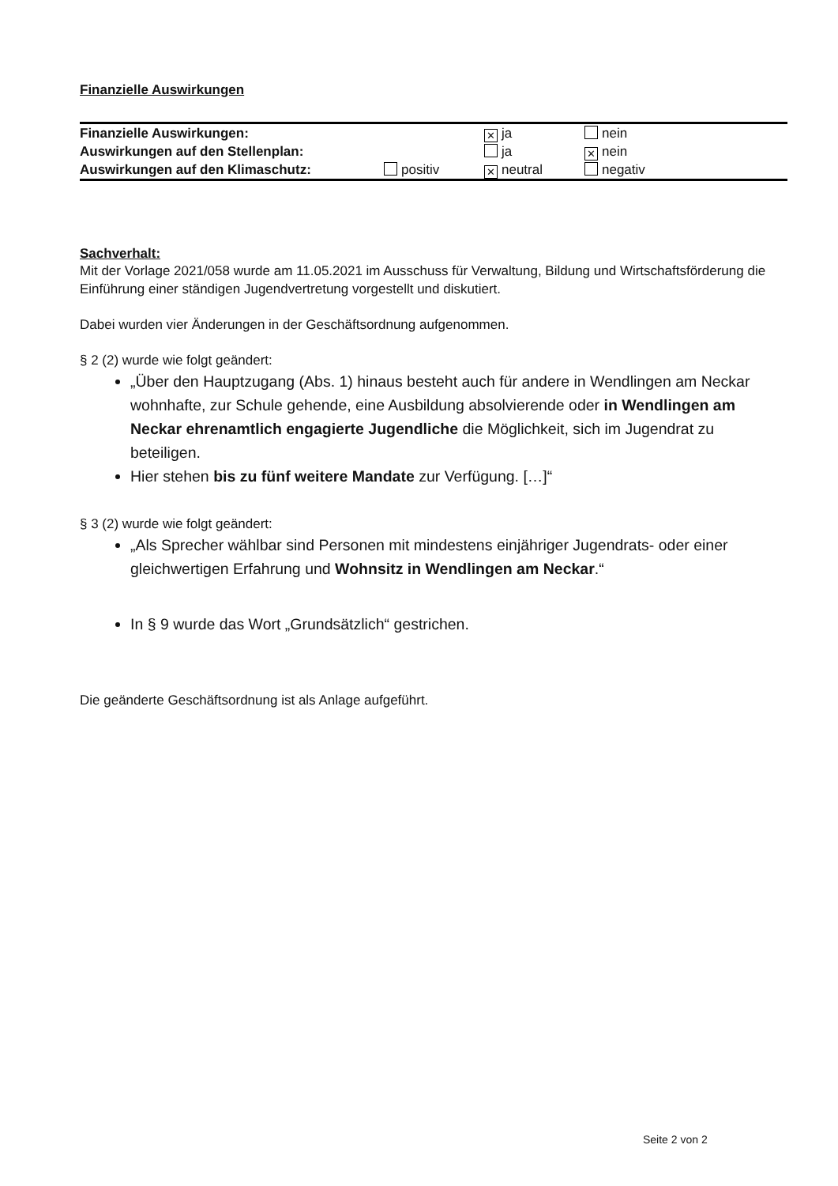Finanzielle Auswirkungen
| Finanzielle Auswirkungen: | | ✕ ja | nein |
| Auswirkungen auf den Stellenplan: | | ja | ✕ nein |
| Auswirkungen auf den Klimaschutz: | positiv | ✕ neutral | negativ |
Sachverhalt:
Mit der Vorlage 2021/058 wurde am 11.05.2021 im Ausschuss für Verwaltung, Bildung und Wirtschaftsförderung die Einführung einer ständigen Jugendvertretung vorgestellt und diskutiert.
Dabei wurden vier Änderungen in der Geschäftsordnung aufgenommen.
§ 2 (2) wurde wie folgt geändert:
„Über den Hauptzugang (Abs. 1) hinaus besteht auch für andere in Wendlingen am Neckar wohnhafte, zur Schule gehende, eine Ausbildung absolvierende oder in Wendlingen am Neckar ehrenamtlich engagierte Jugendliche die Möglichkeit, sich im Jugendrat zu beteiligen.
Hier stehen bis zu fünf weitere Mandate zur Verfügung. […]“
§ 3 (2) wurde wie folgt geändert:
„Als Sprecher wählbar sind Personen mit mindestens einjähriger Jugendrats- oder einer gleichwertigen Erfahrung und Wohnsitz in Wendlingen am Neckar.“
In § 9 wurde das Wort „Grundsätzlich“ gestrichen.
Die geänderte Geschäftsordnung ist als Anlage aufgeführt.
Seite 2 von 2